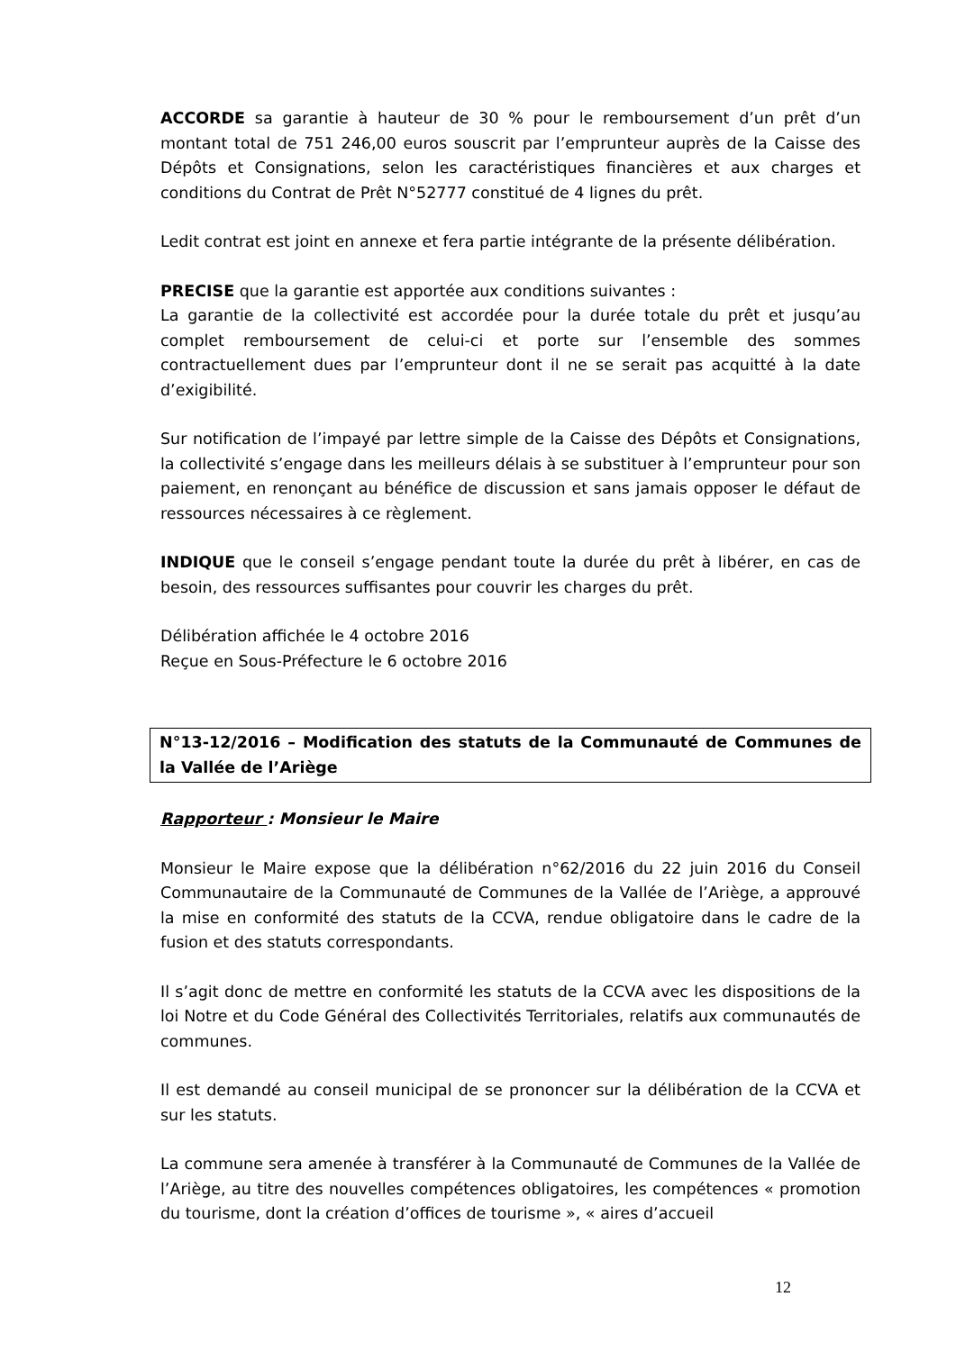ACCORDE sa garantie à hauteur de 30 % pour le remboursement d’un prêt d’un montant total de 751 246,00 euros souscrit par l’emprunteur auprès de la Caisse des Dépôts et Consignations, selon les caractéristiques financières et aux charges et conditions du Contrat de Prêt N°52777 constitué de 4 lignes du prêt.
Ledit contrat est joint en annexe et fera partie intégrante de la présente délibération.
PRECISE que la garantie est apportée aux conditions suivantes :
La garantie de la collectivité est accordée pour la durée totale du prêt et jusqu’au complet remboursement de celui-ci et porte sur l’ensemble des sommes contractuellement dues par l’emprunteur dont il ne se serait pas acquitté à la date d’exigibilité.
Sur notification de l’impayé par lettre simple de la Caisse des Dépôts et Consignations, la collectivité s’engage dans les meilleurs délais à se substituer à l’emprunteur pour son paiement, en renonçant au bénéfice de discussion et sans jamais opposer le défaut de ressources nécessaires à ce règlement.
INDIQUE que le conseil s’engage pendant toute la durée du prêt à libérer, en cas de besoin, des ressources suffisantes pour couvrir les charges du prêt.
Délibération affichée le 4 octobre 2016
Reçue en Sous-Préfecture le 6 octobre 2016
N°13-12/2016 – Modification des statuts de la Communauté de Communes de la Vallée de l’Ariège
Rapporteur : Monsieur le Maire
Monsieur le Maire expose que la délibération n°62/2016 du 22 juin 2016 du Conseil Communautaire de la Communauté de Communes de la Vallée de l’Ariège, a approuvé la mise en conformité des statuts de la CCVA, rendue obligatoire dans le cadre de la fusion et des statuts correspondants.
Il s’agit donc de mettre en conformité les statuts de la CCVA avec les dispositions de la loi Notre et du Code Général des Collectivités Territoriales, relatifs aux communautés de communes.
Il est demandé au conseil municipal de se prononcer sur la délibération de la CCVA et sur les statuts.
La commune sera amenée à transférer à la Communauté de Communes de la Vallée de l’Ariège, au titre des nouvelles compétences obligatoires, les compétences « promotion du tourisme, dont la création d’offices de tourisme », « aires d’accueil
12